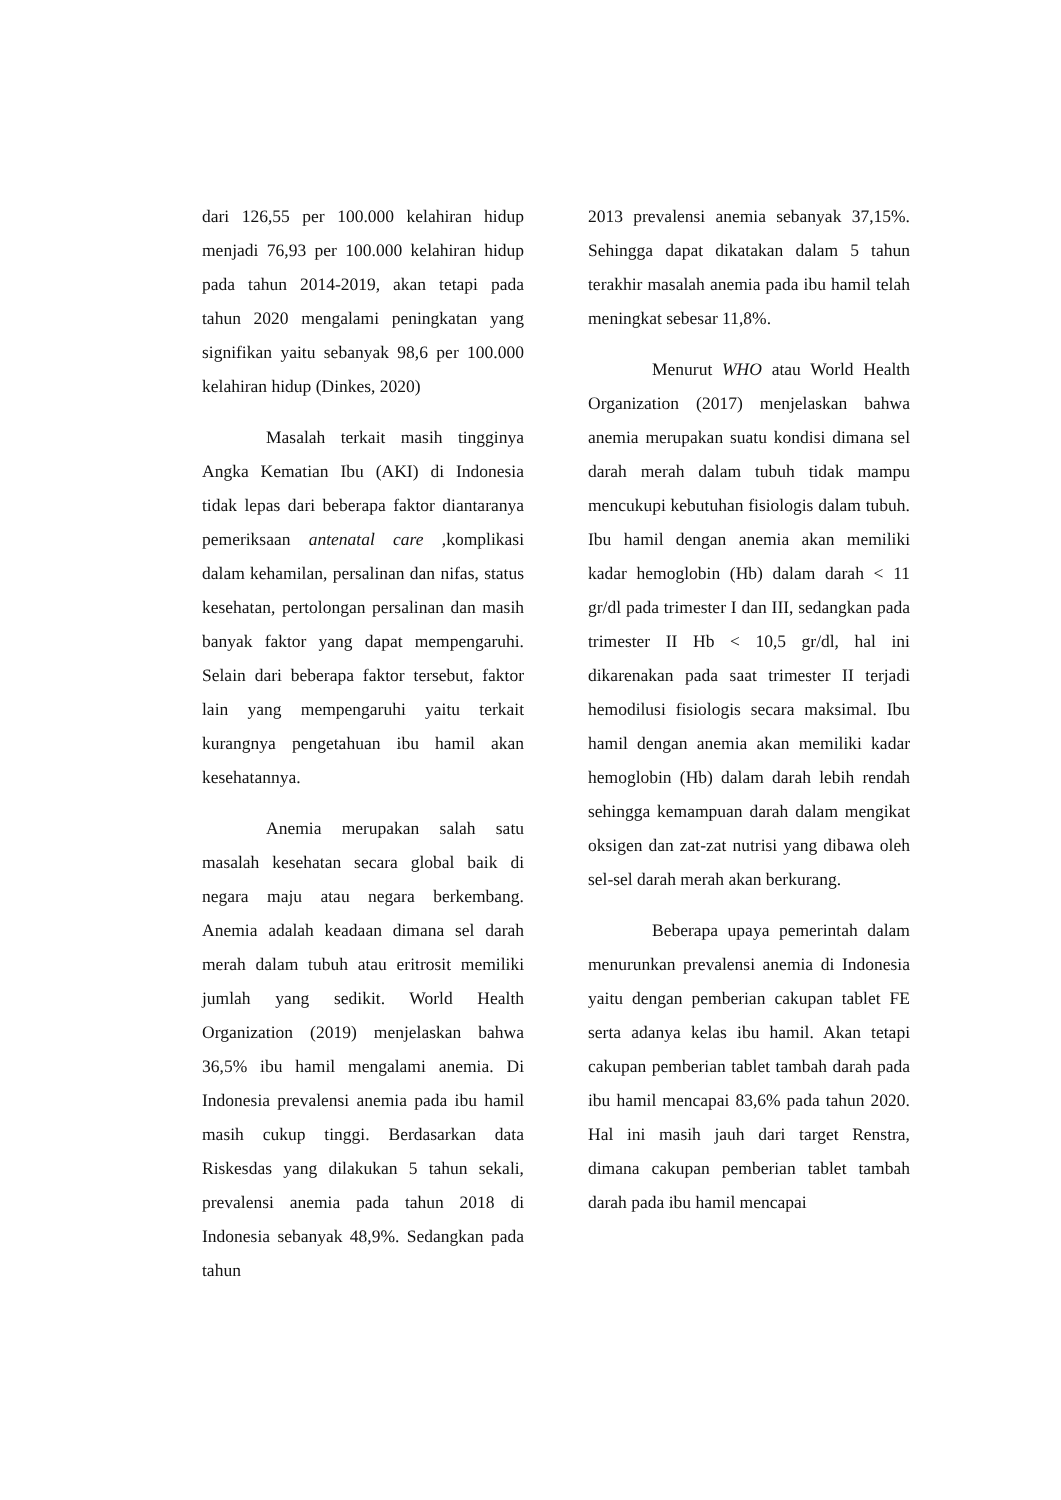dari 126,55 per 100.000 kelahiran hidup menjadi 76,93 per 100.000 kelahiran hidup pada tahun 2014-2019, akan tetapi pada tahun 2020 mengalami peningkatan yang signifikan yaitu sebanyak 98,6 per 100.000 kelahiran hidup (Dinkes, 2020)
Masalah terkait masih tingginya Angka Kematian Ibu (AKI) di Indonesia tidak lepas dari beberapa faktor diantaranya pemeriksaan antenatal care ,komplikasi dalam kehamilan, persalinan dan nifas, status kesehatan, pertolongan persalinan dan masih banyak faktor yang dapat mempengaruhi. Selain dari beberapa faktor tersebut, faktor lain yang mempengaruhi yaitu terkait kurangnya pengetahuan ibu hamil akan kesehatannya.
Anemia merupakan salah satu masalah kesehatan secara global baik di negara maju atau negara berkembang. Anemia adalah keadaan dimana sel darah merah dalam tubuh atau eritrosit memiliki jumlah yang sedikit. World Health Organization (2019) menjelaskan bahwa 36,5% ibu hamil mengalami anemia. Di Indonesia prevalensi anemia pada ibu hamil masih cukup tinggi. Berdasarkan data Riskesdas yang dilakukan 5 tahun sekali, prevalensi anemia pada tahun 2018 di Indonesia sebanyak 48,9%. Sedangkan pada tahun
2013 prevalensi anemia sebanyak 37,15%. Sehingga dapat dikatakan dalam 5 tahun terakhir masalah anemia pada ibu hamil telah meningkat sebesar 11,8%.
Menurut WHO atau World Health Organization (2017) menjelaskan bahwa anemia merupakan suatu kondisi dimana sel darah merah dalam tubuh tidak mampu mencukupi kebutuhan fisiologis dalam tubuh. Ibu hamil dengan anemia akan memiliki kadar hemoglobin (Hb) dalam darah < 11 gr/dl pada trimester I dan III, sedangkan pada trimester II Hb < 10,5 gr/dl, hal ini dikarenakan pada saat trimester II terjadi hemodilusi fisiologis secara maksimal. Ibu hamil dengan anemia akan memiliki kadar hemoglobin (Hb) dalam darah lebih rendah sehingga kemampuan darah dalam mengikat oksigen dan zat-zat nutrisi yang dibawa oleh sel-sel darah merah akan berkurang.
Beberapa upaya pemerintah dalam menurunkan prevalensi anemia di Indonesia yaitu dengan pemberian cakupan tablet FE serta adanya kelas ibu hamil. Akan tetapi cakupan pemberian tablet tambah darah pada ibu hamil mencapai 83,6% pada tahun 2020. Hal ini masih jauh dari target Renstra, dimana cakupan pemberian tablet tambah darah pada ibu hamil mencapai